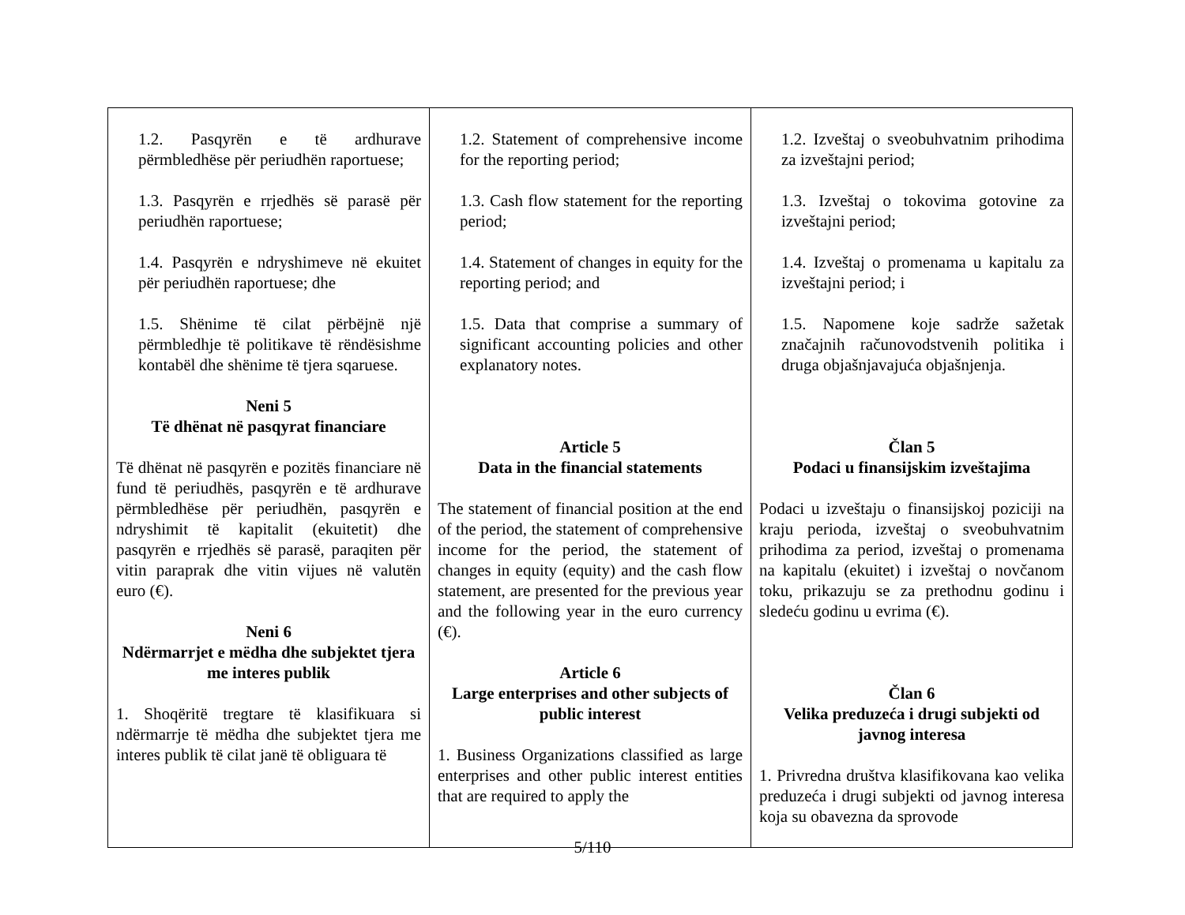| 1.2. Pasqyrën e të ardhurave përmbledhëse për periudhën raportuese; 1.3. Pasqyrën e rrjedhës së parasë për periudhën raportuese; 1.4. Pasqyrën e ndryshimeve në ekuitet për periudhën raportuese; dhe 1.5. Shënime të cilat përbëjnë një përmbledhje të politikave të rëndësishme kontabël dhe shënime të tjera sqaruese. Neni 5 Të dhënat në pasqyrat financiare Të dhënat në pasqyrën e pozitës financiare në fund të periudhës, pasqyrën e të ardhurave përmbledhëse për periudhën, pasqyrën e ndryshimit të kapitalit (ekuitetit) dhe pasqyrën e rrjedhës së parasë, paraqiten për vitin paraprak dhe vitin vijues në valutën euro (€). Neni 6 Ndërmarrjet e mëdha dhe subjektet tjera me interes publik 1. Shoqëritë tregtare të klasifikuara si ndërmarrje të mëdha dhe subjektet tjera me interes publik të cilat janë të obliguara të | 1.2. Statement of comprehensive income for the reporting period; 1.3. Cash flow statement for the reporting period; 1.4. Statement of changes in equity for the reporting period; and 1.5. Data that comprise a summary of significant accounting policies and other explanatory notes. Article 5 Data in the financial statements The statement of financial position at the end of the period, the statement of comprehensive income for the period, the statement of changes in equity (equity) and the cash flow statement, are presented for the previous year and the following year in the euro currency (€). Article 6 Large enterprises and other subjects of public interest 1. Business Organizations classified as large enterprises and other public interest entities that are required to apply the | 1.2. Izveštaj o sveobuhvatnim prihodima za izveštajni period; 1.3. Izveštaj o tokovima gotovine za izveštajni period; 1.4. Izveštaj o promenama u kapitalu za izveštajni period; i 1.5. Napomene koje sadrže sažetak značajnih računovodstvenih politika i druga objašnjavajuća objašnjenja. Član 5 Podaci u finansijskim izveštajima Podaci u izveštaju o finansijskoj poziciji na kraju perioda, izveštaj o sveobuhvatnim prihodima za period, izveštaj o promenama na kapitalu (ekuitet) i izveštaj o novčanom toku, prikazuju se za prethodnu godinu i sledeću godinu u evrima (€). Član 6 Velika preduzeća i drugi subjekti od javnog interesa 1. Privredna društva klasifikovana kao velika preduzeća i drugi subjekti od javnog interesa koja su obavezna da sprovode |
5/110